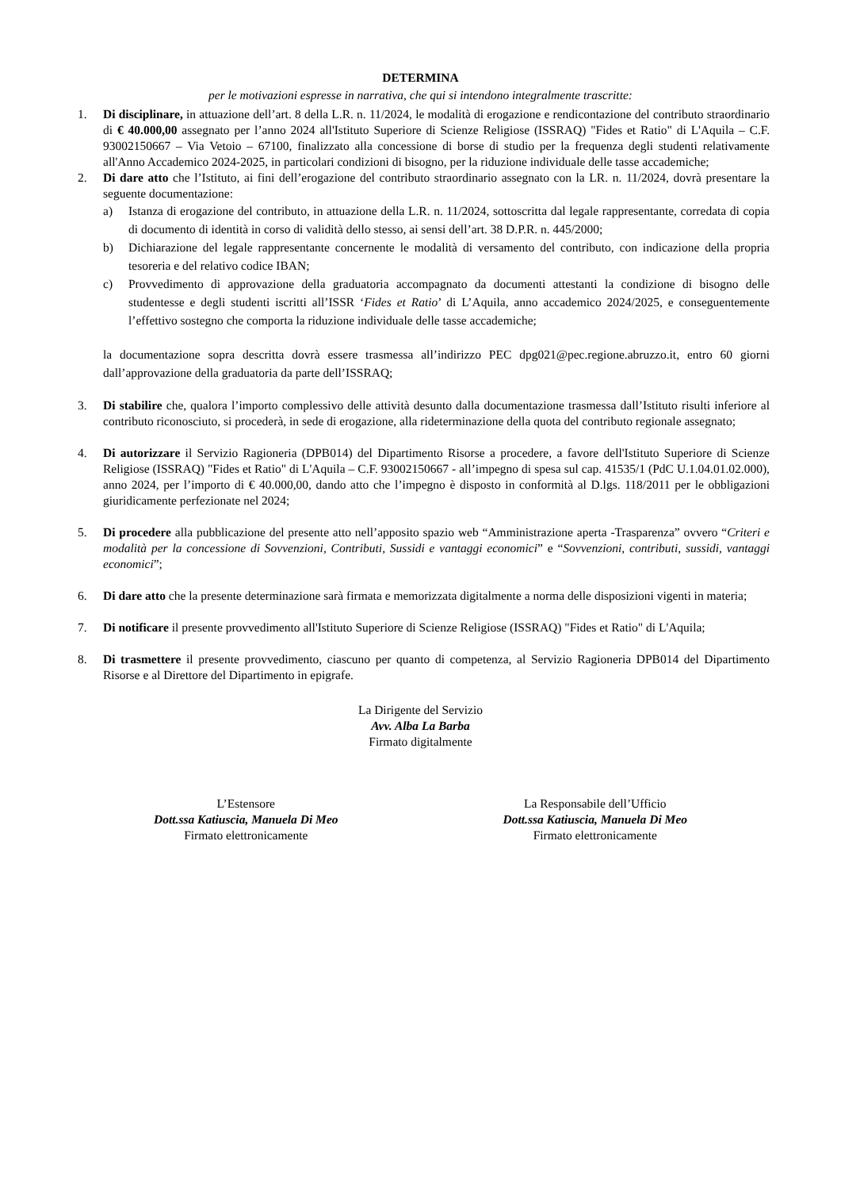DETERMINA
per le motivazioni espresse in narrativa, che qui si intendono integralmente trascritte:
1. Di disciplinare, in attuazione dell’art. 8 della L.R. n. 11/2024, le modalità di erogazione e rendicontazione del contributo straordinario di € 40.000,00 assegnato per l’anno 2024 all'Istituto Superiore di Scienze Religiose (ISSRAQ) "Fides et Ratio" di L'Aquila – C.F. 93002150667 – Via Vetoio – 67100, finalizzato alla concessione di borse di studio per la frequenza degli studenti relativamente all'Anno Accademico 2024-2025, in particolari condizioni di bisogno, per la riduzione individuale delle tasse accademiche;
2. Di dare atto che l’Istituto, ai fini dell’erogazione del contributo straordinario assegnato con la LR. n. 11/2024, dovrà presentare la seguente documentazione:
a) Istanza di erogazione del contributo, in attuazione della L.R. n. 11/2024, sottoscritta dal legale rappresentante, corredata di copia di documento di identità in corso di validità dello stesso, ai sensi dell’art. 38 D.P.R. n. 445/2000;
b) Dichiarazione del legale rappresentante concernente le modalità di versamento del contributo, con indicazione della propria tesoreria e del relativo codice IBAN;
c) Provvedimento di approvazione della graduatoria accompagnato da documenti attestanti la condizione di bisogno delle studentesse e degli studenti iscritti all’ISSR ‘Fides et Ratio’ di L’Aquila, anno accademico 2024/2025, e conseguentemente l’effettivo sostegno che comporta la riduzione individuale delle tasse accademiche;
la documentazione sopra descritta dovrà essere trasmessa all’indirizzo PEC dpg021@pec.regione.abruzzo.it, entro 60 giorni dall’approvazione della graduatoria da parte dell’ISSRAQ;
3. Di stabilire che, qualora l’importo complessivo delle attività desunto dalla documentazione trasmessa dall’Istituto risulti inferiore al contributo riconosciuto, si procederà, in sede di erogazione, alla rideterminazione della quota del contributo regionale assegnato;
4. Di autorizzare il Servizio Ragioneria (DPB014) del Dipartimento Risorse a procedere, a favore dell'Istituto Superiore di Scienze Religiose (ISSRAQ) "Fides et Ratio" di L'Aquila – C.F. 93002150667 - all’impegno di spesa sul cap. 41535/1 (PdC U.1.04.01.02.000), anno 2024, per l’importo di € 40.000,00, dando atto che l’impegno è disposto in conformità al D.lgs. 118/2011 per le obbligazioni giuridicamente perfezionate nel 2024;
5. Di procedere alla pubblicazione del presente atto nell’apposito spazio web “Amministrazione aperta -Trasparenza” ovvero “Criteri e modalità per la concessione di Sovvenzioni, Contributi, Sussidi e vantaggi economici” e “Sovvenzioni, contributi, sussidi, vantaggi economici”;
6. Di dare atto che la presente determinazione sarà firmata e memorizzata digitalmente a norma delle disposizioni vigenti in materia;
7. Di notificare il presente provvedimento all'Istituto Superiore di Scienze Religiose (ISSRAQ) "Fides et Ratio" di L'Aquila;
8. Di trasmettere il presente provvedimento, ciascuno per quanto di competenza, al Servizio Ragioneria DPB014 del Dipartimento Risorse e al Direttore del Dipartimento in epigrafe.
La Dirigente del Servizio
Avv. Alba La Barba
Firmato digitalmente
L’Estensore
Dott.ssa Katiuscia, Manuela Di Meo
Firmato elettronicamente
La Responsabile dell’Ufficio
Dott.ssa Katiuscia, Manuela Di Meo
Firmato elettronicamente